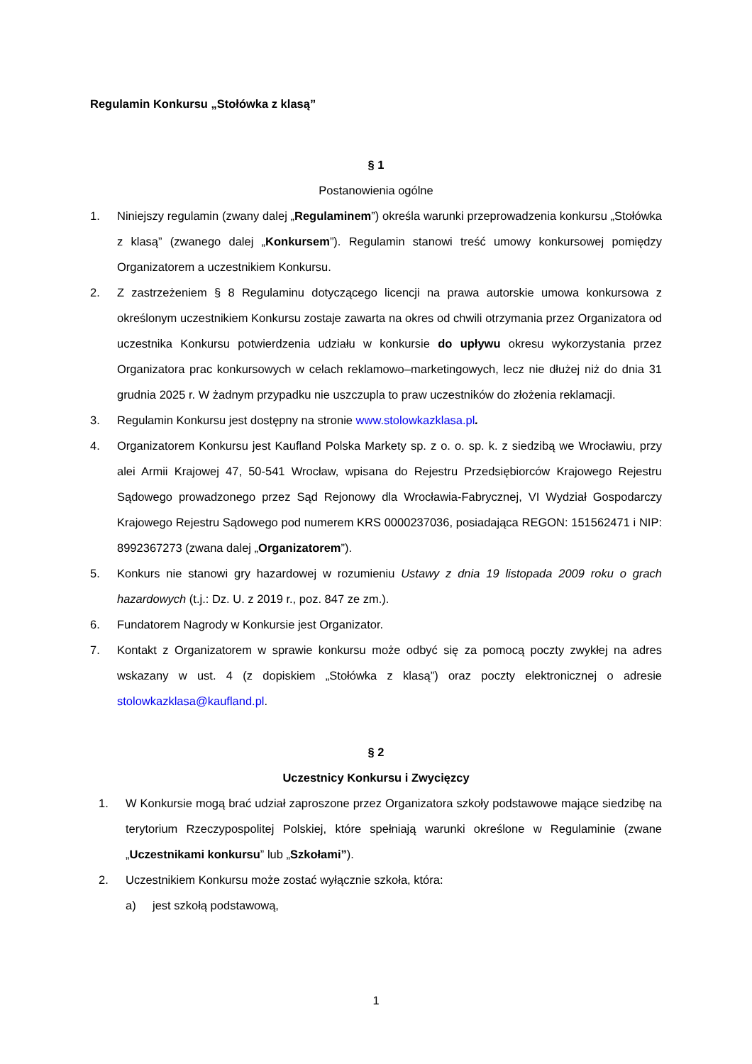Regulamin Konkursu „Stołówka z klasą”
§ 1
Postanowienia ogólne
1. Niniejszy regulamin (zwany dalej „Regulaminem”) określa warunki przeprowadzenia konkursu „Stołówka z klasą” (zwanego dalej „Konkursem”). Regulamin stanowi treść umowy konkursowej pomiędzy Organizatorem a uczestnikiem Konkursu.
2. Z zastrzeżeniem § 8 Regulaminu dotyczącego licencji na prawa autorskie umowa konkursowa z określonym uczestnikiem Konkursu zostaje zawarta na okres od chwili otrzymania przez Organizatora od uczestnika Konkursu potwierdzenia udziału w konkursie do upływu okresu wykorzystania przez Organizatora prac konkursowych w celach reklamowo–marketingowych, lecz nie dłużej niż do dnia 31 grudnia 2025 r. W żadnym przypadku nie uszczupla to praw uczestników do złożenia reklamacji.
3. Regulamin Konkursu jest dostępny na stronie www.stolowkazklasa.pl.
4. Organizatorem Konkursu jest Kaufland Polska Markety sp. z o. o. sp. k. z siedzibą we Wrocławiu, przy alei Armii Krajowej 47, 50-541 Wrocław, wpisana do Rejestru Przedsiębiorców Krajowego Rejestru Sądowego prowadzonego przez Sąd Rejonowy dla Wrocławia-Fabrycznej, VI Wydział Gospodarczy Krajowego Rejestru Sądowego pod numerem KRS 0000237036, posiadająca REGON: 151562471 i NIP: 8992367273 (zwana dalej „Organizatorem”).
5. Konkurs nie stanowi gry hazardowej w rozumieniu Ustawy z dnia 19 listopada 2009 roku o grach hazardowych (t.j.: Dz. U. z 2019 r., poz. 847 ze zm.).
6. Fundatorem Nagrody w Konkursie jest Organizator.
7. Kontakt z Organizatorem w sprawie konkursu może odbyć się za pomocą poczty zwykłej na adres wskazany w ust. 4 (z dopiskiem „Stołówka z klasą”) oraz poczty elektronicznej o adresie stolowkazklasa@kaufland.pl.
§ 2
Uczestnicy Konkursu i Zwycięzcy
1. W Konkursie mogą brać udział zaproszone przez Organizatora szkoły podstawowe mające siedzibę na terytorium Rzeczypospolitej Polskiej, które spełniają warunki określone w Regulaminie (zwane „Uczestnikami konkursu” lub „Szkołami”).
2. Uczestnikiem Konkursu może zostać wyłącznie szkoła, która:
a) jest szkołą podstawową,
1